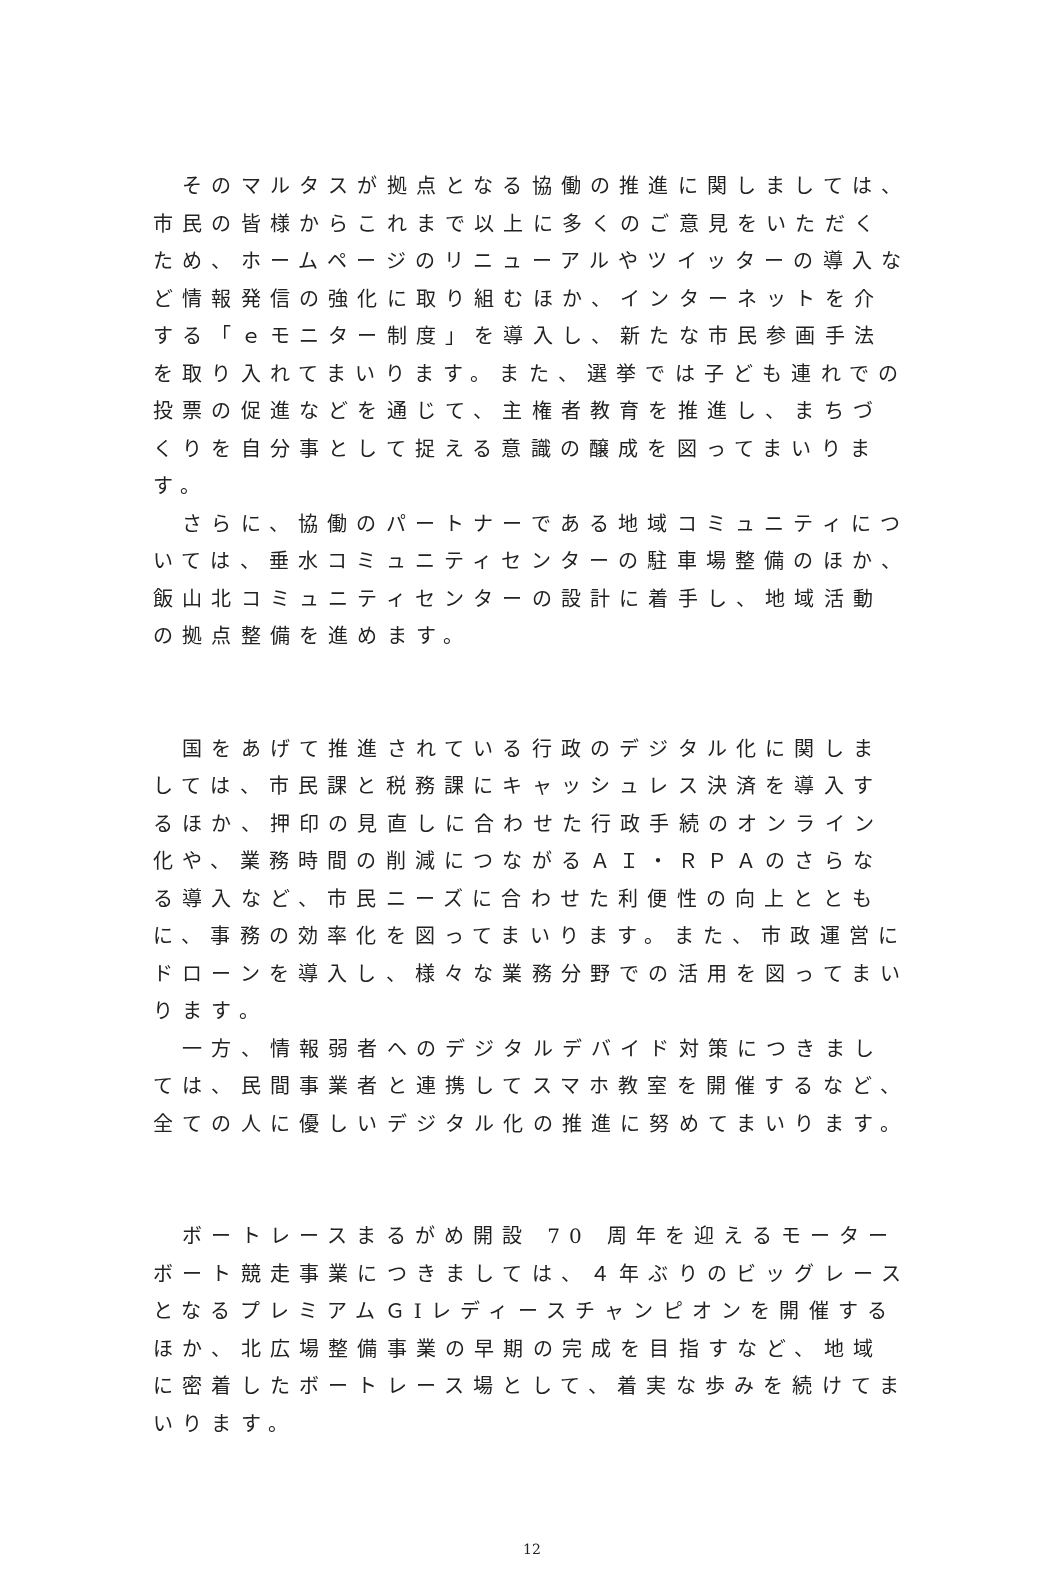そのマルタスが拠点となる協働の推進に関しましては、市民の皆様からこれまで以上に多くのご意見をいただくため、ホームページのリニューアルやツイッターの導入など情報発信の強化に取り組むほか、インターネットを介する「ｅモニター制度」を導入し、新たな市民参画手法を取り入れてまいります。また、選挙では子ども連れでの投票の促進などを通じて、主権者教育を推進し、まちづくりを自分事として捉える意識の醸成を図ってまいります。
　さらに、協働のパートナーである地域コミュニティについては、垂水コミュニティセンターの駐車場整備のほか、飯山北コミュニティセンターの設計に着手し、地域活動の拠点整備を進めます。
　国をあげて推進されている行政のデジタル化に関しましては、市民課と税務課にキャッシュレス決済を導入するほか、押印の見直しに合わせた行政手続のオンライン化や、業務時間の削減につながるＡＩ・ＲＰＡのさらなる導入など、市民ニーズに合わせた利便性の向上とともに、事務の効率化を図ってまいります。また、市政運営にドローンを導入し、様々な業務分野での活用を図ってまいります。
　一方、情報弱者へのデジタルデバイド対策につきましては、民間事業者と連携してスマホ教室を開催するなど、全ての人に優しいデジタル化の推進に努めてまいります。
　ボートレースまるがめ開設 70 周年を迎えるモーターボート競走事業につきましては、４年ぶりのビッグレースとなるプレミアムＧⅠレディースチャンピオンを開催するほか、北広場整備事業の早期の完成を目指すなど、地域に密着したボートレース場として、着実な歩みを続けてまいります。
12